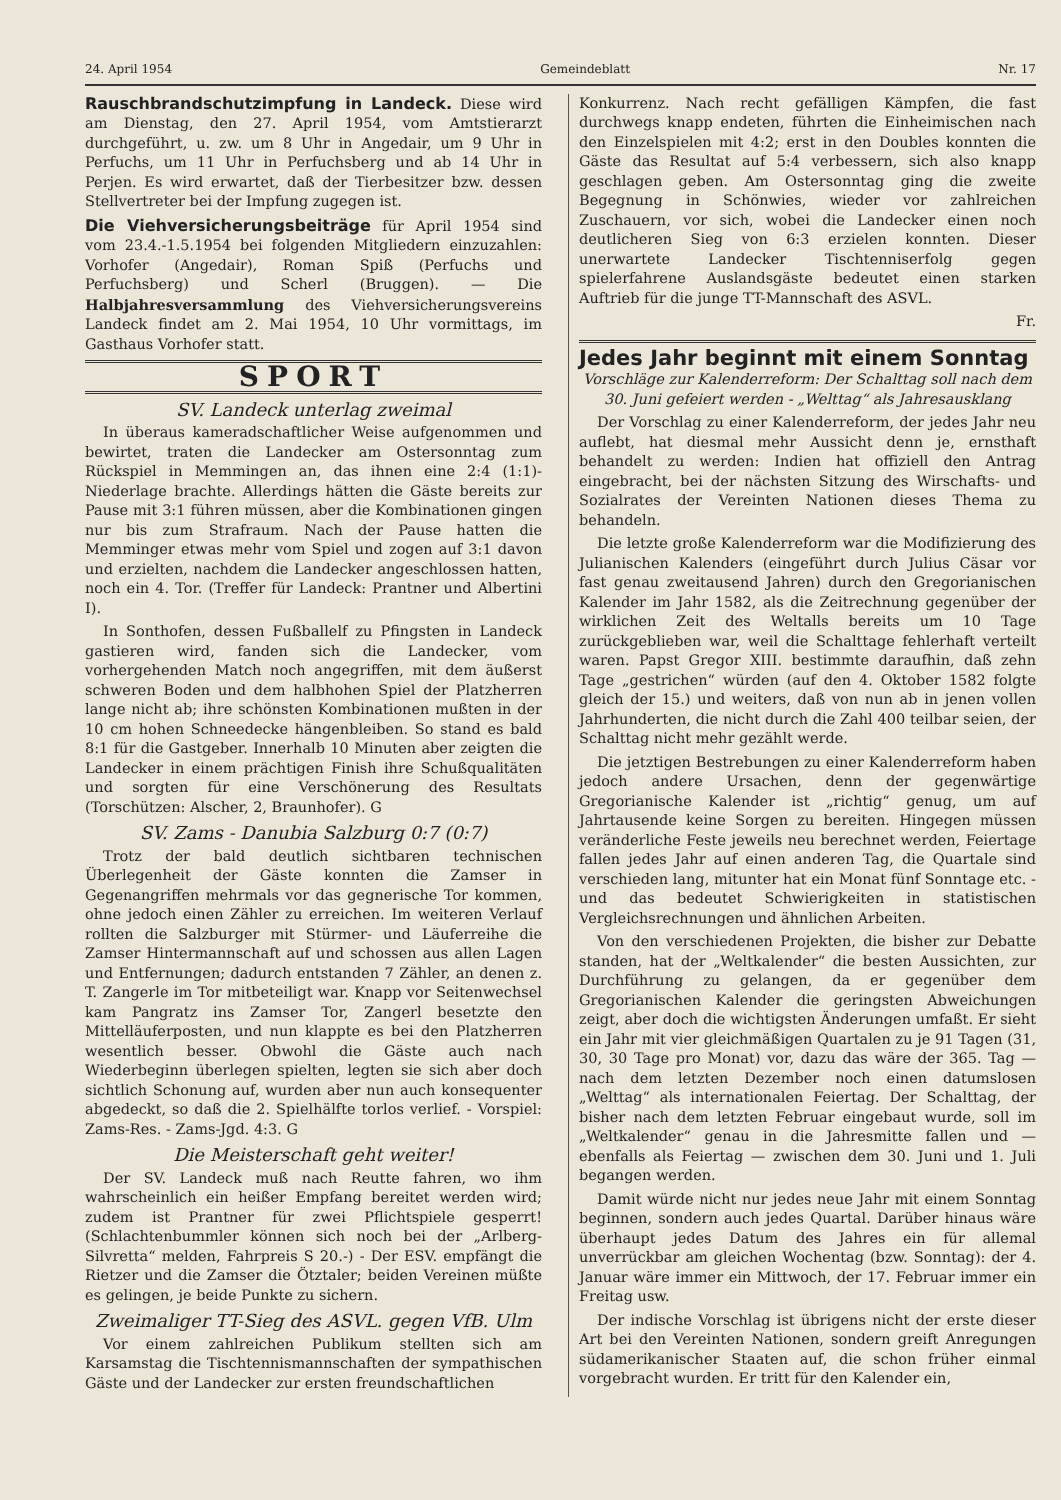24. April 1954 Gemeindeblatt Nr. 17
Rauschbrandschutzimpfung in Landeck. Diese wird am Dienstag, den 27. April 1954, vom Amtstierarzt durchgeführt, u. zw. um 8 Uhr in Angedair, um 9 Uhr in Perfuchs, um 11 Uhr in Perfuchsberg und ab 14 Uhr in Perjen. Es wird erwartet, daß der Tierbesitzer bzw. dessen Stellvertreter bei der Impfung zugegen ist.
Die Viehversicherungsbeiträge für April 1954 sind vom 23.4.-1.5.1954 bei folgenden Mitgliedern einzuzahlen: Vorhofer (Angedair), Roman Spiß (Perfuchs und Perfuchsberg) und Scherl (Bruggen). — Die Halbjahresversammlung des Viehversicherungsvereins Landeck findet am 2. Mai 1954, 10 Uhr vormittags, im Gasthaus Vorhofer statt.
SPORT
SV. Landeck unterlag zweimal
In überaus kameradschaftlicher Weise aufgenommen und bewirtet, traten die Landecker am Ostersonntag zum Rückspiel in Memmingen an, das ihnen eine 2:4 (1:1)-Niederlage brachte. Allerdings hätten die Gäste bereits zur Pause mit 3:1 führen müssen, aber die Kombinationen gingen nur bis zum Strafraum. Nach der Pause hatten die Memminger etwas mehr vom Spiel und zogen auf 3:1 davon und erzielten, nachdem die Landecker angeschlossen hatten, noch ein 4. Tor. (Treffer für Landeck: Prantner und Albertini I).
In Sonthofen, dessen Fußballelf zu Pfingsten in Landeck gastieren wird, fanden sich die Landecker, vom vorhergehenden Match noch angegriffen, mit dem äußerst schweren Boden und dem halbhohen Spiel der Platzherren lange nicht ab; ihre schönsten Kombinationen mußten in der 10 cm hohen Schneedecke hängenbleiben. So stand es bald 8:1 für die Gastgeber. Innerhalb 10 Minuten aber zeigten die Landecker in einem prächtigen Finish ihre Schußqualitäten und sorgten für eine Verschönerung des Resultats (Torschützen: Alscher, 2, Braunhofer). G
SV. Zams - Danubia Salzburg 0:7 (0:7)
Trotz der bald deutlich sichtbaren technischen Überlegenheit der Gäste konnten die Zamser in Gegenangriffen mehrmals vor das gegnerische Tor kommen, ohne jedoch einen Zähler zu erreichen. Im weiteren Verlauf rollten die Salzburger mit Stürmer- und Läuferreihe die Zamser Hintermannschaft auf und schossen aus allen Lagen und Entfernungen; dadurch entstanden 7 Zähler, an denen z. T. Zangerle im Tor mitbeteiligt war. Knapp vor Seitenwechsel kam Pangratz ins Zamser Tor, Zangerl besetzte den Mittelläuferposten, und nun klappte es bei den Platzherren wesentlich besser. Obwohl die Gäste auch nach Wiederbeginn überlegen spielten, legten sie sich aber doch sichtlich Schonung auf, wurden aber nun auch konsequenter abgedeckt, so daß die 2. Spielhälfte torlos verlief. - Vorspiel: Zams-Res. - Zams-Jgd. 4:3. G
Die Meisterschaft geht weiter!
Der SV. Landeck muß nach Reutte fahren, wo ihm wahrscheinlich ein heißer Empfang bereitet werden wird; zudem ist Prantner für zwei Pflichtspiele gesperrt! (Schlachtenbummler können sich noch bei der „Arlberg-Silvretta“ melden, Fahrpreis S 20.-) - Der ESV. empfängt die Rietzer und die Zamser die Ötztaler; beiden Vereinen müßte es gelingen, je beide Punkte zu sichern.
Zweimaliger TT-Sieg des ASVL. gegen VfB. Ulm
Vor einem zahlreichen Publikum stellten sich am Karsamstag die Tischtennismannschaften der sympathischen Gäste und der Landecker zur ersten freundschaftlichen
Konkurrenz. Nach recht gefälligen Kämpfen, die fast durchwegs knapp endeten, führten die Einheimischen nach den Einzelspielen mit 4:2; erst in den Doubles konnten die Gäste das Resultat auf 5:4 verbessern, sich also knapp geschlagen geben. Am Ostersonntag ging die zweite Begegnung in Schönwies, wieder vor zahlreichen Zuschauern, vor sich, wobei die Landecker einen noch deutlicheren Sieg von 6:3 erzielen konnten. Dieser unerwartete Landecker Tischtenniserfolg gegen spielerfahrene Auslandsgäste bedeutet einen starken Auftrieb für die junge TT-Mannschaft des ASVL.
Fr.
Jedes Jahr beginnt mit einem Sonntag
Vorschläge zur Kalenderreform: Der Schalttag soll nach dem 30. Juni gefeiert werden - „Welttag“ als Jahresausklang
Der Vorschlag zu einer Kalenderreform, der jedes Jahr neu auflebt, hat diesmal mehr Aussicht denn je, ernsthaft behandelt zu werden: Indien hat offiziell den Antrag eingebracht, bei der nächsten Sitzung des Wirschafts- und Sozialrates der Vereinten Nationen dieses Thema zu behandeln.
Die letzte große Kalenderreform war die Modifizierung des Julianischen Kalenders (eingeführt durch Julius Cäsar vor fast genau zweitausend Jahren) durch den Gregorianischen Kalender im Jahr 1582, als die Zeitrechnung gegenüber der wirklichen Zeit des Weltalls bereits um 10 Tage zurückgeblieben war, weil die Schalttage fehlerhaft verteilt waren. Papst Gregor XIII. bestimmte daraufhin, daß zehn Tage „gestrichen“ würden (auf den 4. Oktober 1582 folgte gleich der 15.) und weiters, daß von nun ab in jenen vollen Jahrhunderten, die nicht durch die Zahl 400 teilbar seien, der Schalttag nicht mehr gezählt werde.
Die jetztigen Bestrebungen zu einer Kalenderreform haben jedoch andere Ursachen, denn der gegenwärtige Gregorianische Kalender ist „richtig“ genug, um auf Jahrtausende keine Sorgen zu bereiten. Hingegen müssen veränderliche Feste jeweils neu berechnet werden, Feiertage fallen jedes Jahr auf einen anderen Tag, die Quartale sind verschieden lang, mitunter hat ein Monat fünf Sonntage etc. - und das bedeutet Schwierigkeiten in statistischen Vergleichsrechnungen und ähnlichen Arbeiten.
Von den verschiedenen Projekten, die bisher zur Debatte standen, hat der „Weltkalender“ die besten Aussichten, zur Durchführung zu gelangen, da er gegenüber dem Gregorianischen Kalender die geringsten Abweichungen zeigt, aber doch die wichtigsten Änderungen umfaßt. Er sieht ein Jahr mit vier gleichmäßigen Quartalen zu je 91 Tagen (31, 30, 30 Tage pro Monat) vor, dazu das wäre der 365. Tag — nach dem letzten Dezember noch einen datumslosen „Welttag“ als internationalen Feiertag. Der Schalttag, der bisher nach dem letzten Februar eingebaut wurde, soll im „Weltkalender“ genau in die Jahresmitte fallen und — ebenfalls als Feiertag — zwischen dem 30. Juni und 1. Juli begangen werden.
Damit würde nicht nur jedes neue Jahr mit einem Sonntag beginnen, sondern auch jedes Quartal. Darüber hinaus wäre überhaupt jedes Datum des Jahres ein für allemal unverrückbar am gleichen Wochentag (bzw. Sonntag): der 4. Januar wäre immer ein Mittwoch, der 17. Februar immer ein Freitag usw.
Der indische Vorschlag ist übrigens nicht der erste dieser Art bei den Vereinten Nationen, sondern greift Anregungen südamerikanischer Staaten auf, die schon früher einmal vorgebracht wurden. Er tritt für den Kalender ein,